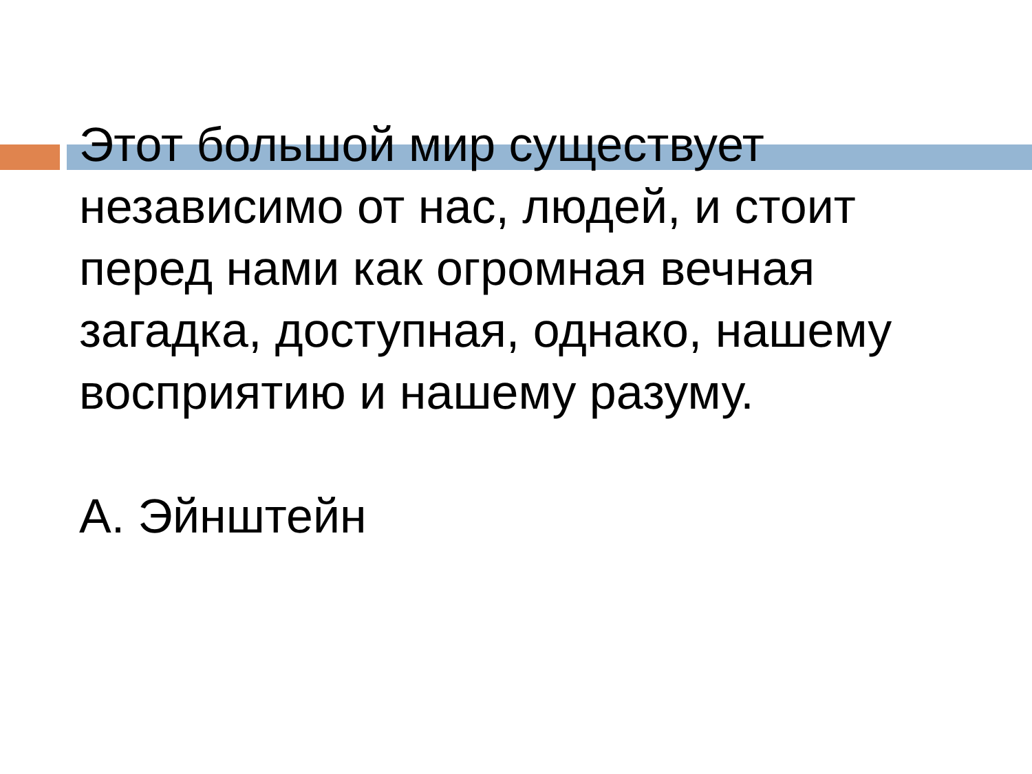Этот большой мир существует независимо от нас, людей, и стоит перед нами как огромная вечная загадка, доступная, однако, нашему восприятию и нашему разуму.
А. Эйнштейн